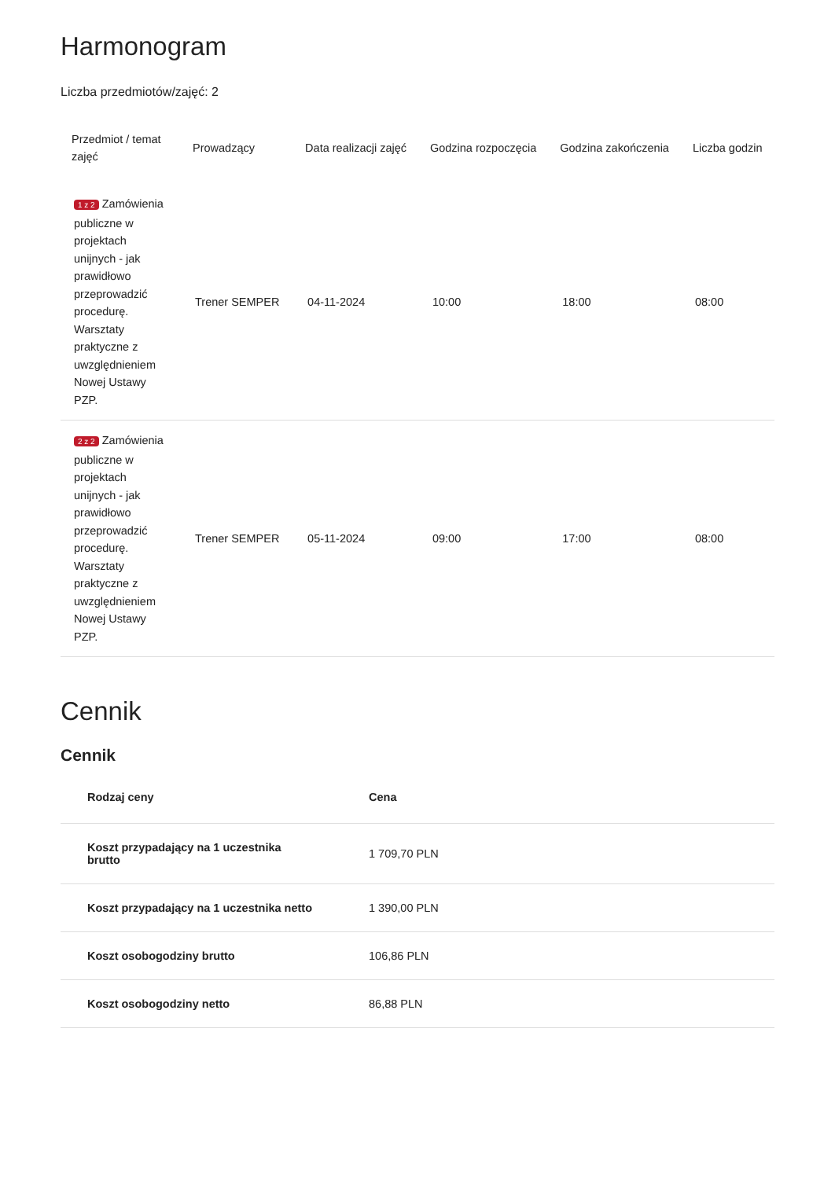Harmonogram
Liczba przedmiotów/zajęć: 2
| Przedmiot / temat zajęć | Prowadzący | Data realizacji zajęć | Godzina rozpoczęcia | Godzina zakończenia | Liczba godzin |
| --- | --- | --- | --- | --- | --- |
| 1 z 2 Zamówienia publiczne w projektach unijnych - jak prawidłowo przeprowadzić procedurę. Warsztaty praktyczne z uwzględnieniem Nowej Ustawy PZP. | Trener SEMPER | 04-11-2024 | 10:00 | 18:00 | 08:00 |
| 2 z 2 Zamówienia publiczne w projektach unijnych - jak prawidłowo przeprowadzić procedurę. Warsztaty praktyczne z uwzględnieniem Nowej Ustawy PZP. | Trener SEMPER | 05-11-2024 | 09:00 | 17:00 | 08:00 |
Cennik
Cennik
| Rodzaj ceny | Cena |
| --- | --- |
| Koszt przypadający na 1 uczestnika brutto | 1 709,70 PLN |
| Koszt przypadający na 1 uczestnika netto | 1 390,00 PLN |
| Koszt osobogodziny brutto | 106,86 PLN |
| Koszt osobogodziny netto | 86,88 PLN |